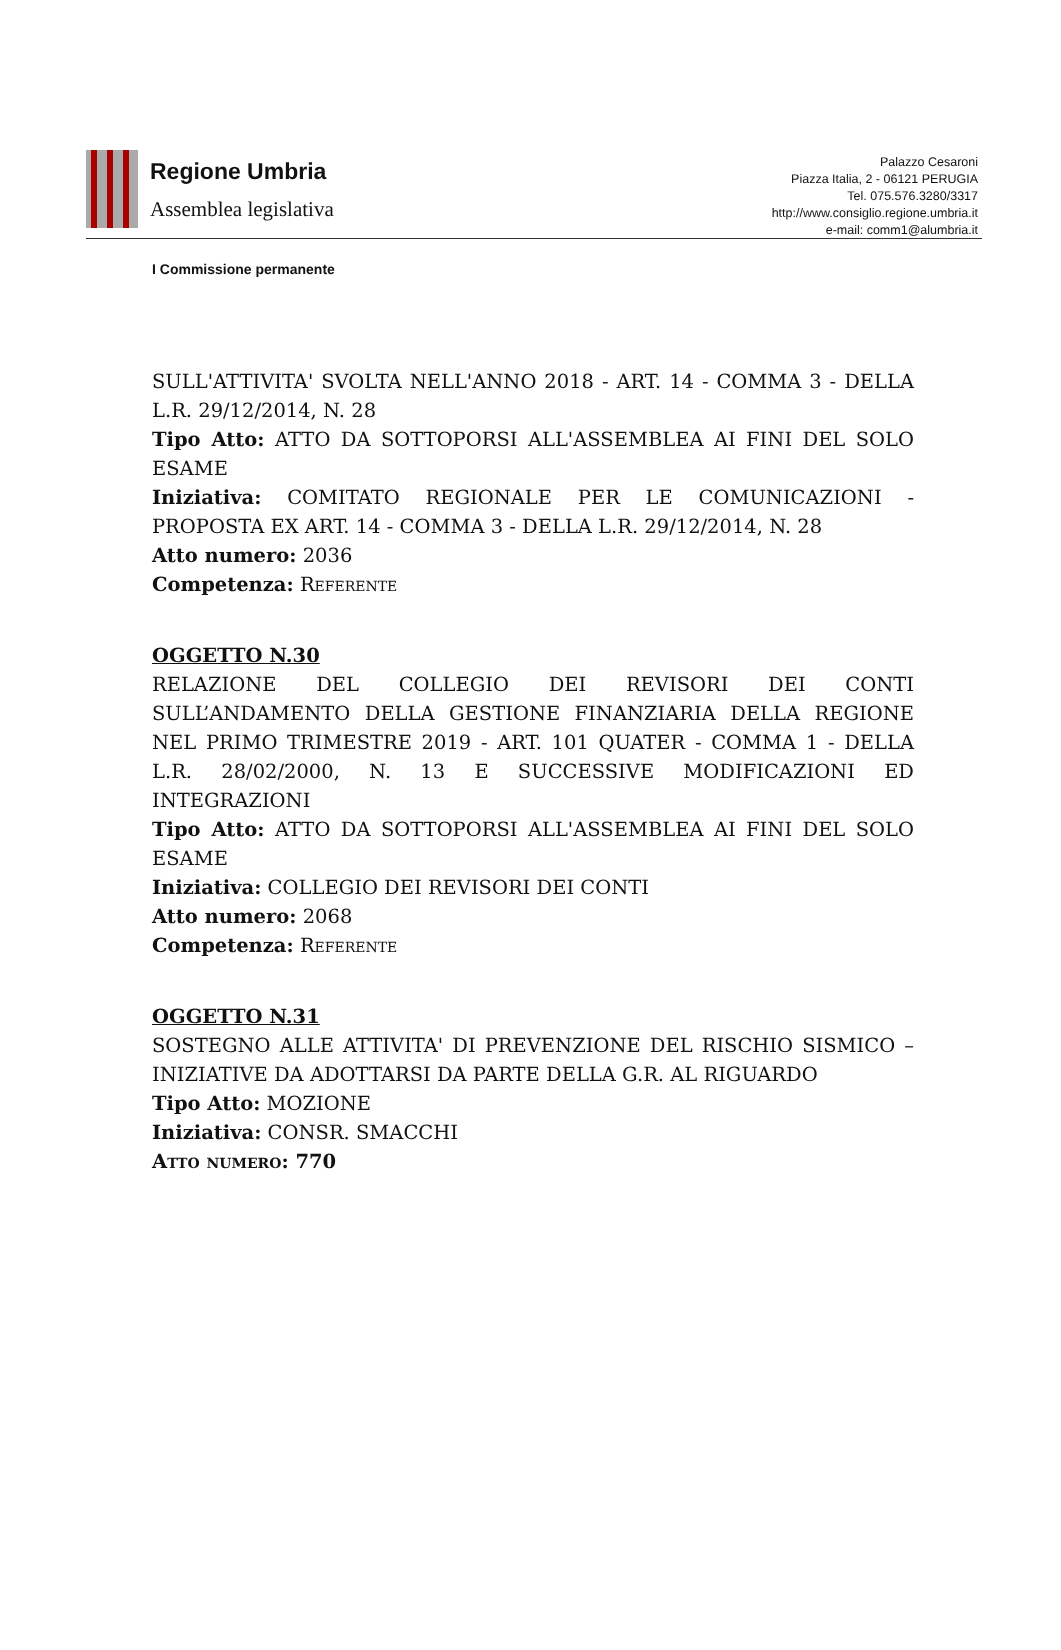Regione Umbria
Assemblea legislativa
Palazzo Cesaroni
Piazza Italia, 2 - 06121 PERUGIA
Tel. 075.576.3280/3317
http://www.consiglio.regione.umbria.it
e-mail: comm1@alumbria.it
I Commissione permanente
SULL'ATTIVITA' SVOLTA NELL'ANNO 2018 - ART. 14 - COMMA 3 - DELLA L.R. 29/12/2014, N. 28
Tipo Atto: ATTO DA SOTTOPORSI ALL'ASSEMBLEA AI FINI DEL SOLO ESAME
Iniziativa: COMITATO REGIONALE PER LE COMUNICAZIONI - PROPOSTA EX ART. 14 - COMMA 3 - DELLA L.R. 29/12/2014, N. 28
Atto numero: 2036
Competenza: Referente
OGGETTO N.30
RELAZIONE DEL COLLEGIO DEI REVISORI DEI CONTI SULL’ANDAMENTO DELLA GESTIONE FINANZIARIA DELLA REGIONE NEL PRIMO TRIMESTRE 2019 - ART. 101 QUATER - COMMA 1 - DELLA L.R. 28/02/2000, N. 13 E SUCCESSIVE MODIFICAZIONI ED INTEGRAZIONI
Tipo Atto: ATTO DA SOTTOPORSI ALL'ASSEMBLEA AI FINI DEL SOLO ESAME
Iniziativa: COLLEGIO DEI REVISORI DEI CONTI
Atto numero: 2068
Competenza: Referente
OGGETTO N.31
SOSTEGNO ALLE ATTIVITA' DI PREVENZIONE DEL RISCHIO SISMICO – INIZIATIVE DA ADOTTARSI DA PARTE DELLA G.R. AL RIGUARDO
Tipo Atto: MOZIONE
Iniziativa: CONSR. SMACCHI
Atto numero: 770